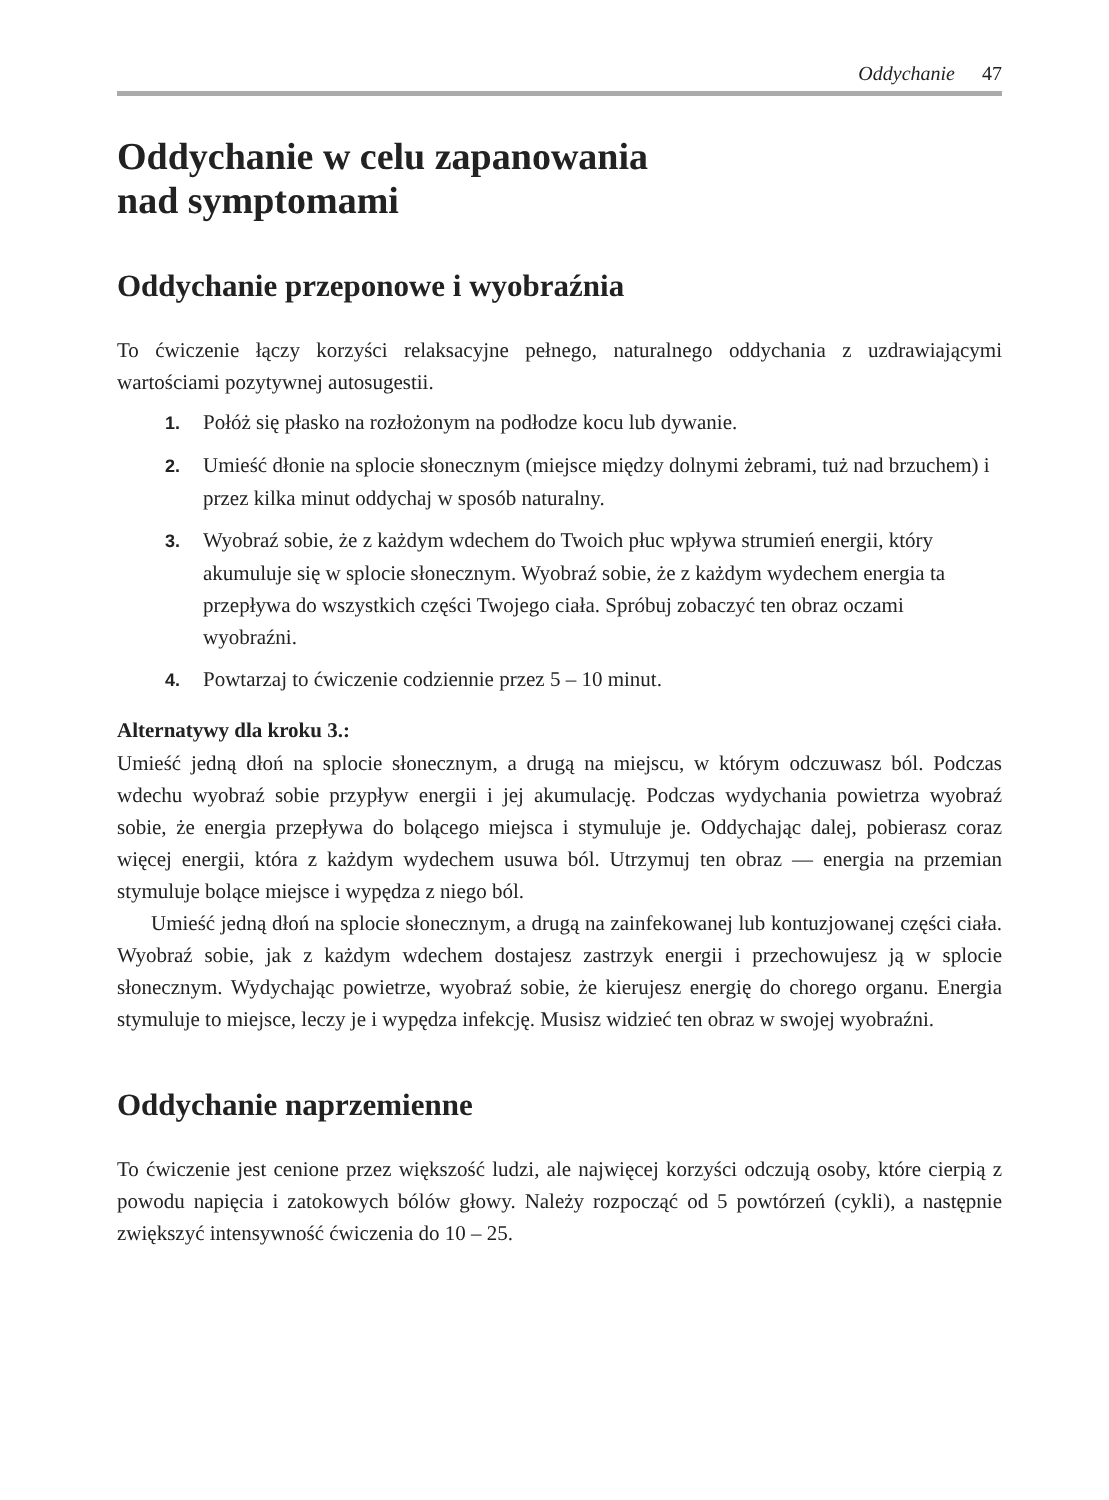Oddychanie 47
Oddychanie w celu zapanowania
nad symptomami
Oddychanie przeponowe i wyobraźnia
To ćwiczenie łączy korzyści relaksacyjne pełnego, naturalnego oddychania z uzdrawiającymi wartościami pozytywnej autosugestii.
1. Połóż się płasko na rozłożonym na podłodze kocu lub dywanie.
2. Umieść dłonie na splocie słonecznym (miejsce między dolnymi żebrami, tuż nad brzuchem) i przez kilka minut oddychaj w sposób naturalny.
3. Wyobraź sobie, że z każdym wdechem do Twoich płuc wpływa strumień energii, który akumuluje się w splocie słonecznym. Wyobraź sobie, że z każdym wydechem energia ta przepływa do wszystkich części Twojego ciała. Spróbuj zobaczyć ten obraz oczami wyobraźni.
4. Powtarzaj to ćwiczenie codziennie przez 5 – 10 minut.
Alternatywy dla kroku 3.:
Umieść jedną dłoń na splocie słonecznym, a drugą na miejscu, w którym odczuwasz ból. Podczas wdechu wyobraź sobie przypływ energii i jej akumulację. Podczas wydychania powietrza wyobraź sobie, że energia przepływa do bolącego miejsca i stymuluje je. Oddychając dalej, pobierasz coraz więcej energii, która z każdym wydechem usuwa ból. Utrzymuj ten obraz — energia na przemian stymuluje bolące miejsce i wypędza z niego ból.
Umieść jedną dłoń na splocie słonecznym, a drugą na zainfekowanej lub kontuzjowanej części ciała. Wyobraź sobie, jak z każdym wdechem dostajesz zastrzyk energii i przechowujesz ją w splocie słonecznym. Wydychając powietrze, wyobraź sobie, że kierujesz energię do chorego organu. Energia stymuluje to miejsce, leczy je i wypędza infekcję. Musisz widzieć ten obraz w swojej wyobraźni.
Oddychanie naprzemienne
To ćwiczenie jest cenione przez większość ludzi, ale najwięcej korzyści odczują osoby, które cierpią z powodu napięcia i zatokowych bólów głowy. Należy rozpocząć od 5 powtórzeń (cykli), a następnie zwiększyć intensywność ćwiczenia do 10 – 25.